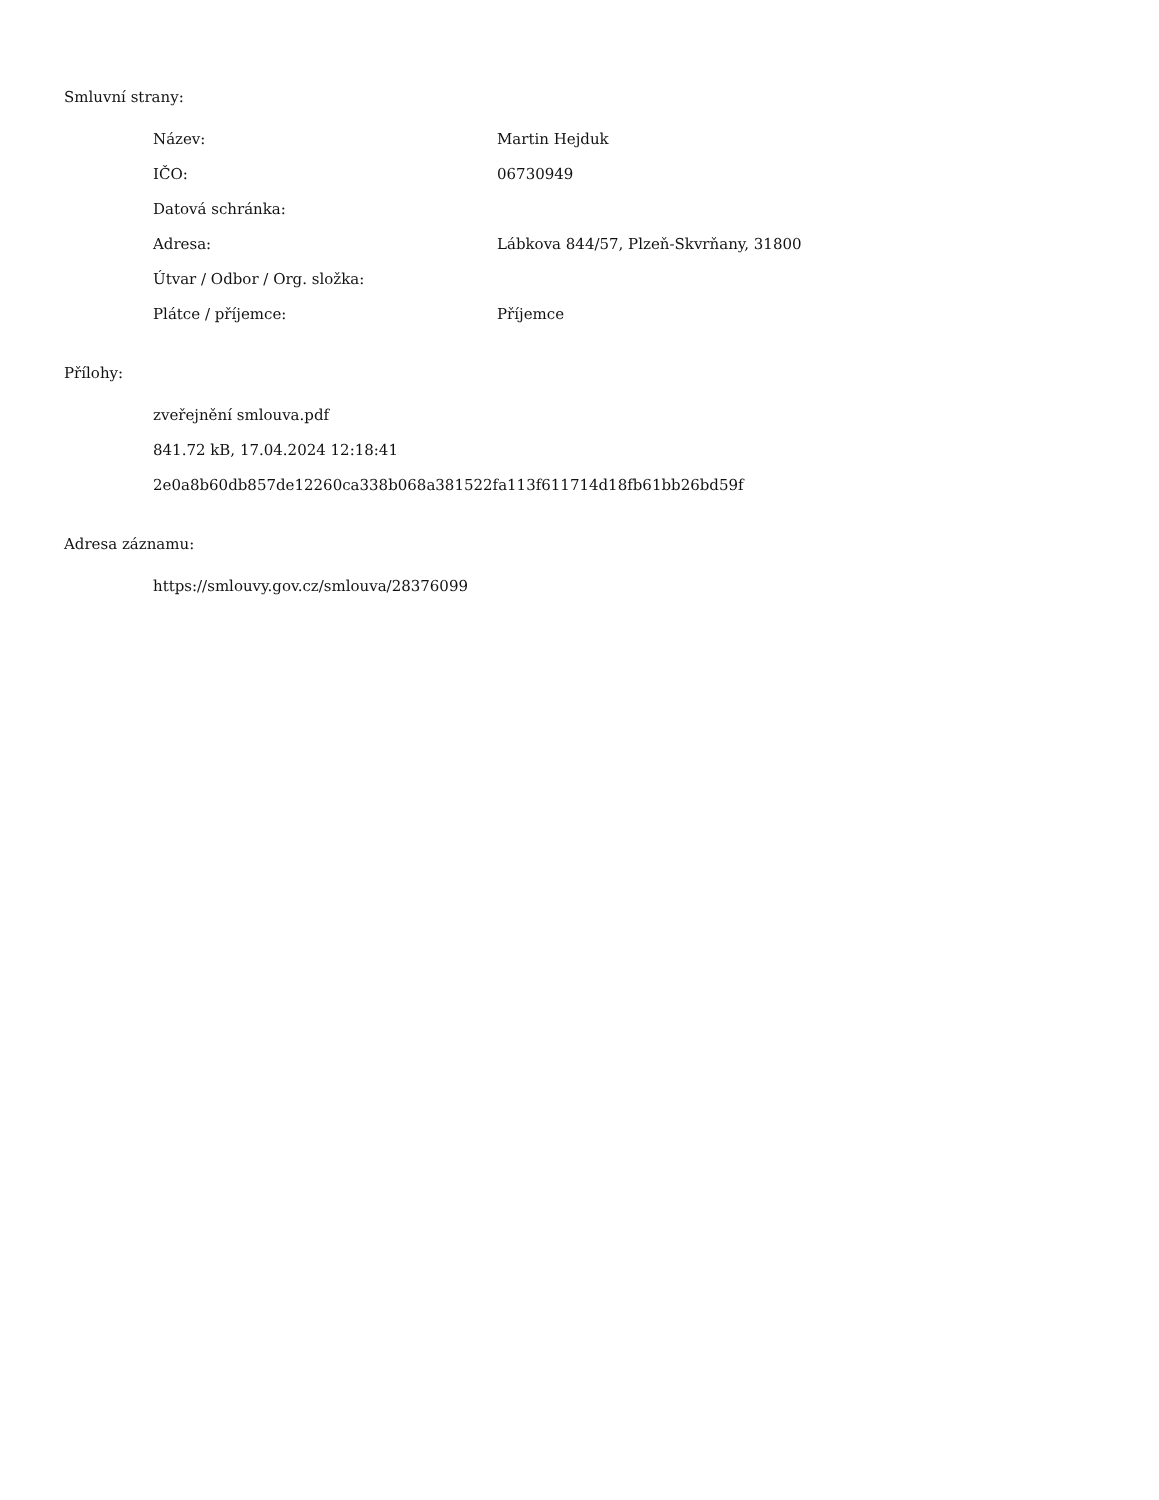Smluvní strany:
| Název: | Martin Hejduk |
| IČO: | 06730949 |
| Datová schránka: | |
| Adresa: | Lábkova 844/57, Plzeň-Skvrňany, 31800 |
| Útvar / Odbor / Org. složka: | |
| Plátce / příjemce: | Příjemce |
Přílohy:
zveřejnění smlouva.pdf
841.72 kB, 17.04.2024 12:18:41
2e0a8b60db857de12260ca338b068a381522fa113f611714d18fb61bb26bd59f
Adresa záznamu:
https://smlouvy.gov.cz/smlouva/28376099